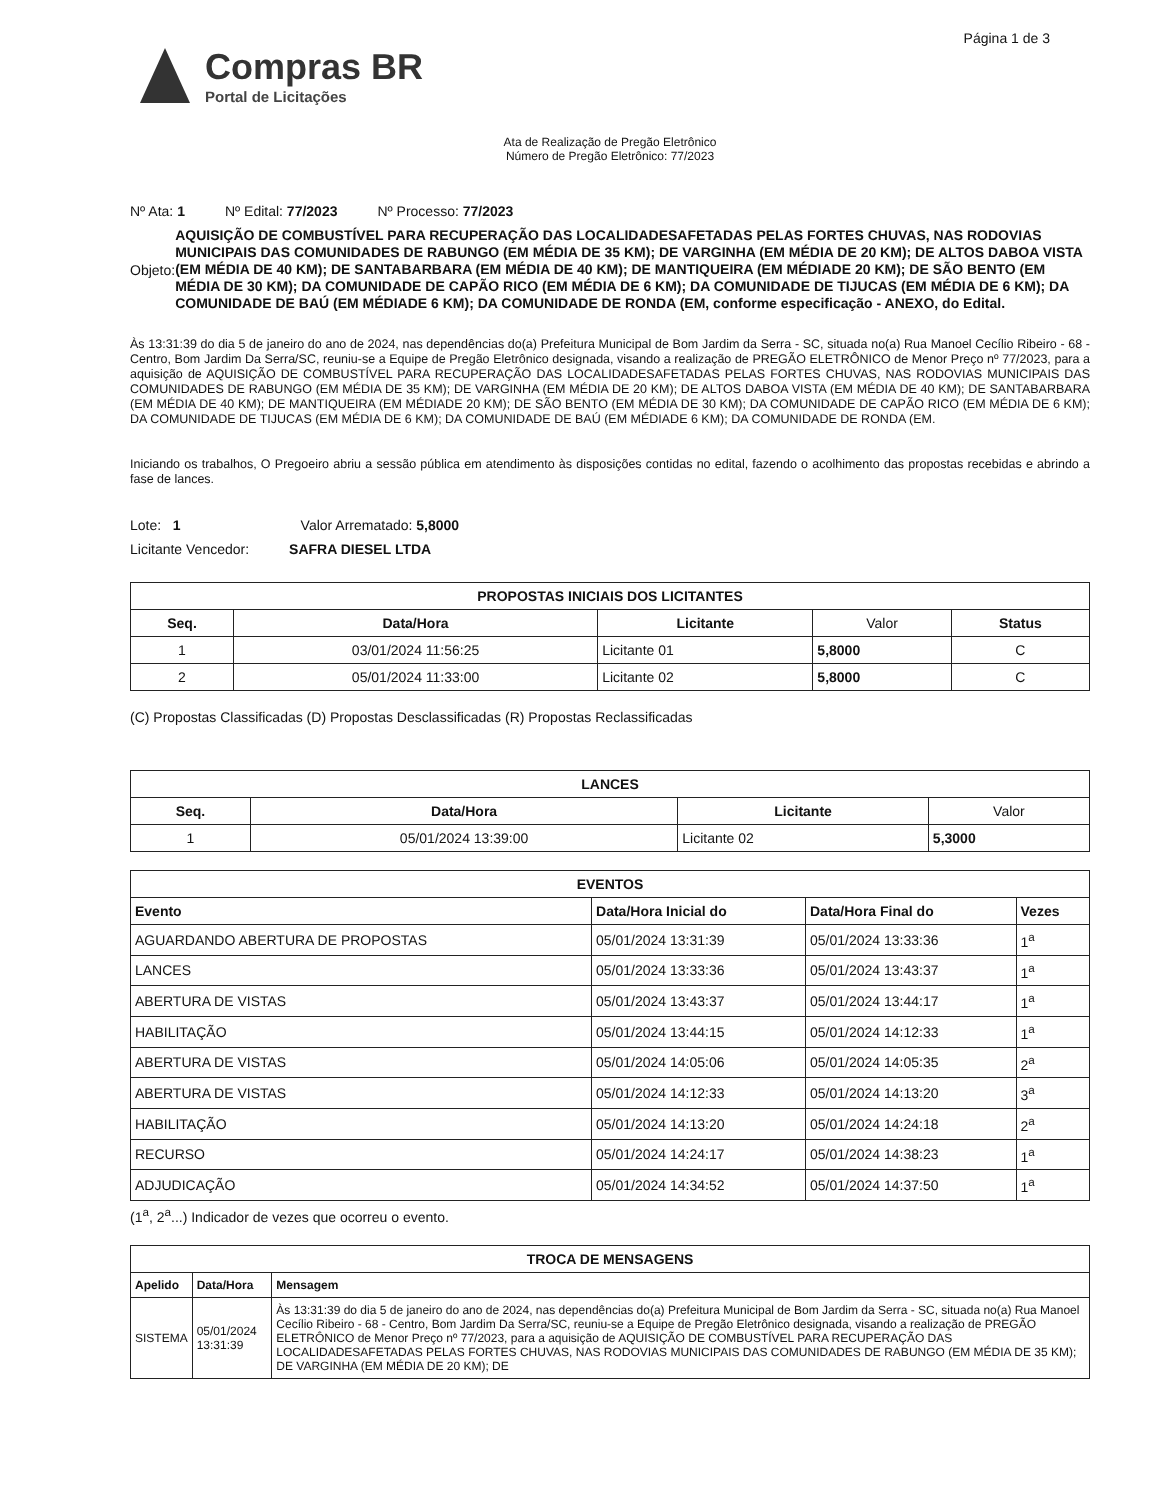Página 1 de 3
Compras BR
Portal de Licitações
Ata de Realização de Pregão Eletrônico
Número de Pregão Eletrônico: 77/2023
Nº Ata: 1 Nº Edital: 77/2023 Nº Processo: 77/2023
Objeto:
AQUISIÇÃO DE COMBUSTÍVEL PARA RECUPERAÇÃO DAS LOCALIDADESAFETADAS PELAS FORTES CHUVAS, NAS RODOVIAS MUNICIPAIS DAS COMUNIDADES DE RABUNGO (EM MÉDIA DE 35 KM); DE VARGINHA (EM MÉDIA DE 20 KM); DE ALTOS DABOA VISTA (EM MÉDIA DE 40 KM); DE SANTABARBARA (EM MÉDIA DE 40 KM); DE MANTIQUEIRA (EM MÉDIADE 20 KM); DE SÃO BENTO (EM MÉDIA DE 30 KM); DA COMUNIDADE DE CAPÃO RICO (EM MÉDIA DE 6 KM); DA COMUNIDADE DE TIJUCAS (EM MÉDIA DE 6 KM); DA COMUNIDADE DE BAÚ (EM MÉDIADE 6 KM); DA COMUNIDADE DE RONDA (EM, conforme especificação - ANEXO, do Edital.
Às 13:31:39 do dia 5 de janeiro do ano de 2024, nas dependências do(a) Prefeitura Municipal de Bom Jardim da Serra - SC, situada no(a) Rua Manoel Cecílio Ribeiro - 68 - Centro, Bom Jardim Da Serra/SC, reuniu-se a Equipe de Pregão Eletrônico designada, visando a realização de PREGÃO ELETRÔNICO de Menor Preço nº 77/2023, para a aquisição de AQUISIÇÃO DE COMBUSTÍVEL PARA RECUPERAÇÃO DAS LOCALIDADESAFETADAS PELAS FORTES CHUVAS, NAS RODOVIAS MUNICIPAIS DAS COMUNIDADES DE RABUNGO (EM MÉDIA DE 35 KM); DE VARGINHA (EM MÉDIA DE 20 KM); DE ALTOS DABOA VISTA (EM MÉDIA DE 40 KM); DE SANTABARBARA (EM MÉDIA DE 40 KM); DE MANTIQUEIRA (EM MÉDIADE 20 KM); DE SÃO BENTO (EM MÉDIA DE 30 KM); DA COMUNIDADE DE CAPÃO RICO (EM MÉDIA DE 6 KM); DA COMUNIDADE DE TIJUCAS (EM MÉDIA DE 6 KM); DA COMUNIDADE DE BAÚ (EM MÉDIADE 6 KM); DA COMUNIDADE DE RONDA (EM.
Iniciando os trabalhos, O Pregoeiro abriu a sessão pública em atendimento às disposições contidas no edital, fazendo o acolhimento das propostas recebidas e abrindo a fase de lances.
Lote: 1 Valor Arrematado: 5,8000
Licitante Vencedor: SAFRA DIESEL LTDA
| PROPOSTAS INICIAIS DOS LICITANTES | | | | |
| --- | --- | --- | --- | --- |
| Seq. | Data/Hora | Licitante | Valor | Status |
| 1 | 03/01/2024 11:56:25 | Licitante 01 | 5,8000 | C |
| 2 | 05/01/2024 11:33:00 | Licitante 02 | 5,8000 | C |
(C) Propostas Classificadas (D) Propostas Desclassificadas (R) Propostas Reclassificadas
| LANCES | | | |
| --- | --- | --- | --- |
| Seq. | Data/Hora | Licitante | Valor |
| 1 | 05/01/2024 13:39:00 | Licitante 02 | 5,3000 |
| EVENTOS | | | |
| --- | --- | --- | --- |
| Evento | Data/Hora Inicial do | Data/Hora Final do | Vezes |
| AGUARDANDO ABERTURA DE PROPOSTAS | 05/01/2024 13:31:39 | 05/01/2024 13:33:36 | 1<sup>a</sup> |
| LANCES | 05/01/2024 13:33:36 | 05/01/2024 13:43:37 | 1<sup>a</sup> |
| ABERTURA DE VISTAS | 05/01/2024 13:43:37 | 05/01/2024 13:44:17 | 1<sup>a</sup> |
| HABILITAÇÃO | 05/01/2024 13:44:15 | 05/01/2024 14:12:33 | 1<sup>a</sup> |
| ABERTURA DE VISTAS | 05/01/2024 14:05:06 | 05/01/2024 14:05:35 | 2<sup>a</sup> |
| ABERTURA DE VISTAS | 05/01/2024 14:12:33 | 05/01/2024 14:13:20 | 3<sup>a</sup> |
| HABILITAÇÃO | 05/01/2024 14:13:20 | 05/01/2024 14:24:18 | 2<sup>a</sup> |
| RECURSO | 05/01/2024 14:24:17 | 05/01/2024 14:38:23 | 1<sup>a</sup> |
| ADJUDICAÇÃO | 05/01/2024 14:34:52 | 05/01/2024 14:37:50 | 1<sup>a</sup> |
(1<sup>a</sup>, 2<sup>a</sup>...) Indicador de vezes que ocorreu o evento.
| TROCA DE MENSAGENS | | |
| --- | --- | --- |
| Apelido | Data/Hora | Mensagem |
| SISTEMA | 05/01/2024 13:31:39 | Às 13:31:39 do dia 5 de janeiro do ano de 2024, nas dependências do(a) Prefeitura Municipal de Bom Jardim da Serra - SC, situada no(a) Rua Manoel Cecílio Ribeiro - 68 - Centro, Bom Jardim Da Serra/SC, reuniu-se a Equipe de Pregão Eletrônico designada, visando a realização de PREGÃO ELETRÔNICO de Menor Preço nº 77/2023, para a aquisição de AQUISIÇÃO DE COMBUSTÍVEL PARA RECUPERAÇÃO DAS LOCALIDADESAFETADAS PELAS FORTES CHUVAS, NAS RODOVIAS MUNICIPAIS DAS COMUNIDADES DE RABUNGO (EM MÉDIA DE 35 KM); DE VARGINHA (EM MÉDIA DE 20 KM); DE |